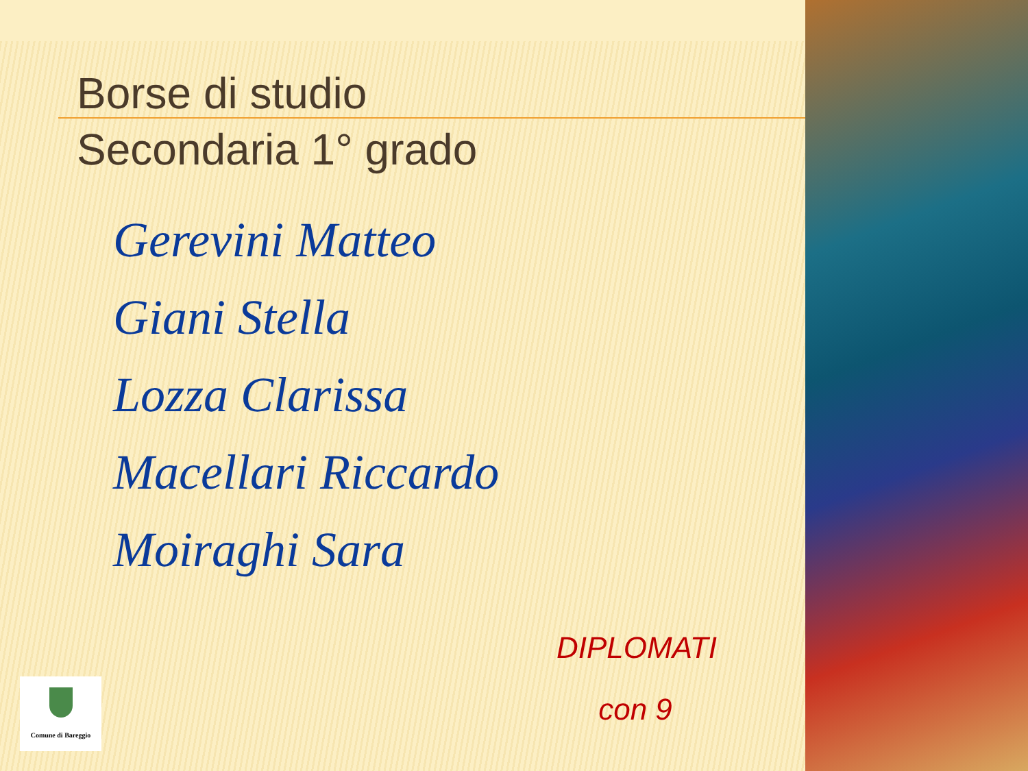Borse di studio
Secondaria 1° grado
Gerevini Matteo
Giani Stella
Lozza Clarissa
Macellari Riccardo
Moiraghi Sara
DIPLOMATI
con 9
Comune di Bareggio